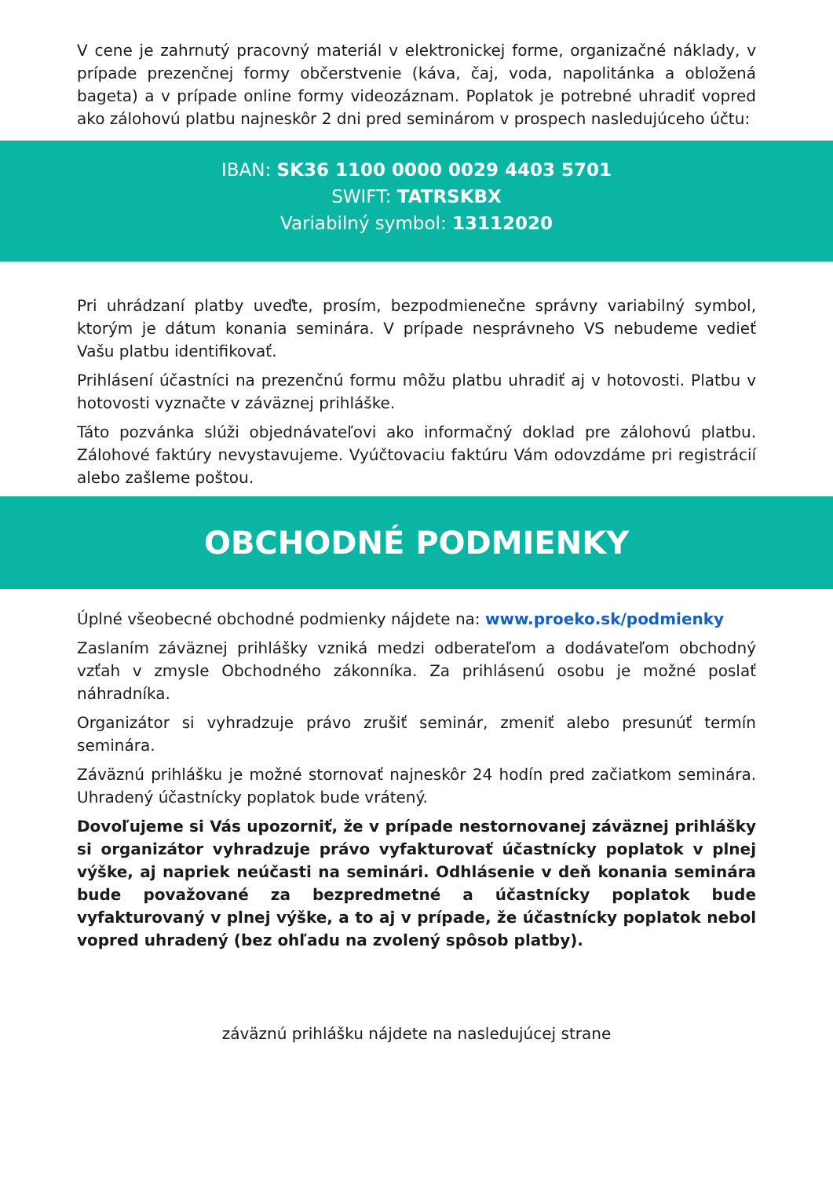V cene je zahrnutý pracovný materiál v elektronickej forme, organizačné náklady, v prípade prezenčnej formy občerstvenie (káva, čaj, voda, napolitánka a obložená bageta) a v prípade online formy videozáznam. Poplatok je potrebné uhradiť vopred ako zálohovú platbu najneskôr 2 dni pred seminárom v prospech nasledujúceho účtu:
IBAN: SK36 1100 0000 0029 4403 5701
SWIFT: TATRSKBX
Variabilný symbol: 13112020
Pri uhrádzaní platby uveďte, prosím, bezpodmienečne správny variabilný symbol, ktorým je dátum konania seminára. V prípade nesprávneho VS nebudeme vedieť Vašu platbu identifikovať.
Prihlásení účastníci na prezenčnú formu môžu platbu uhradiť aj v hotovosti. Platbu v hotovosti vyznačte v záväznej prihláške.
Táto pozvánka slúži objednávateľovi ako informačný doklad pre zálohovú platbu. Zálohové faktúry nevystavujeme. Vyúčtovaciu faktúru Vám odovzdáme pri registrácií alebo zašleme poštou.
OBCHODNÉ PODMIENKY
Úplné všeobecné obchodné podmienky nájdete na: www.proeko.sk/podmienky
Zaslaním záväznej prihlášky vzniká medzi odberateľom a dodávateľom obchodný vzťah v zmysle Obchodného zákonníka. Za prihlásenú osobu je možné poslať náhradníka.
Organizátor si vyhradzuje právo zrušiť seminár, zmeniť alebo presunúť termín seminára.
Záväznú prihlášku je možné stornovať najneskôr 24 hodín pred začiatkom seminára. Uhradený účastnícky poplatok bude vrátený.
Dovoľujeme si Vás upozorniť, že v prípade nestornovanej záväznej prihlášky si organizátor vyhradzuje právo vyfakturovať účastnícky poplatok v plnej výške, aj napriek neúčasti na seminári. Odhlásenie v deň konania seminára bude považované za bezpredmetné a účastnícky poplatok bude vyfakturovaný v plnej výške, a to aj v prípade, že účastnícky poplatok nebol vopred uhradený (bez ohľadu na zvolený spôsob platby).
záväznú prihlášku nájdete na nasledujúcej strane